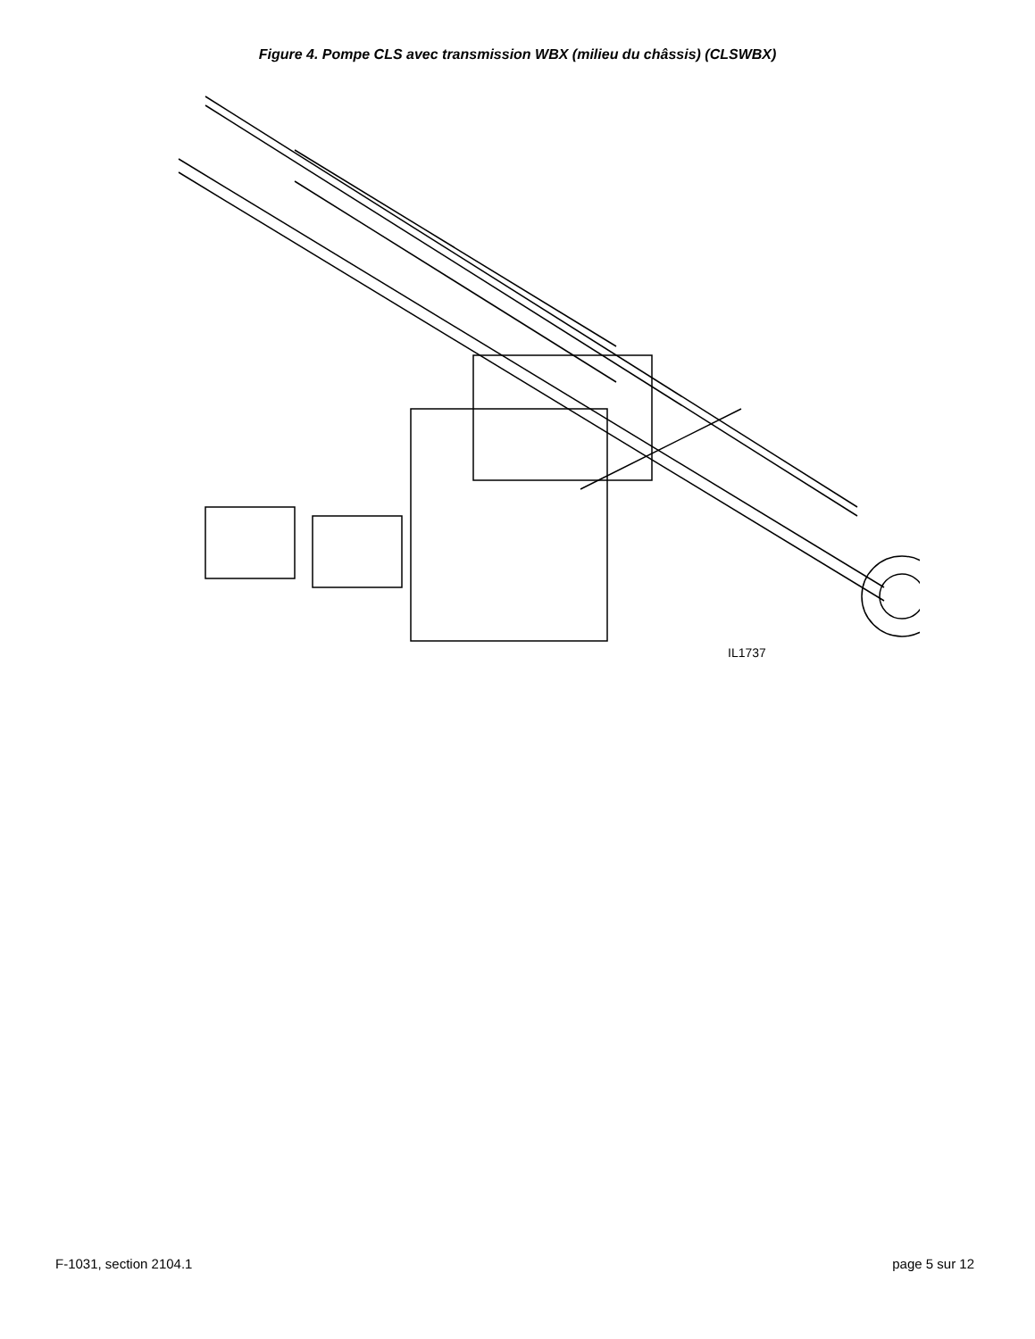Figure 4. Pompe CLS avec transmission WBX (milieu du châssis) (CLSWBX)
IL1737
F-1031, section 2104.1 page 5 sur 12